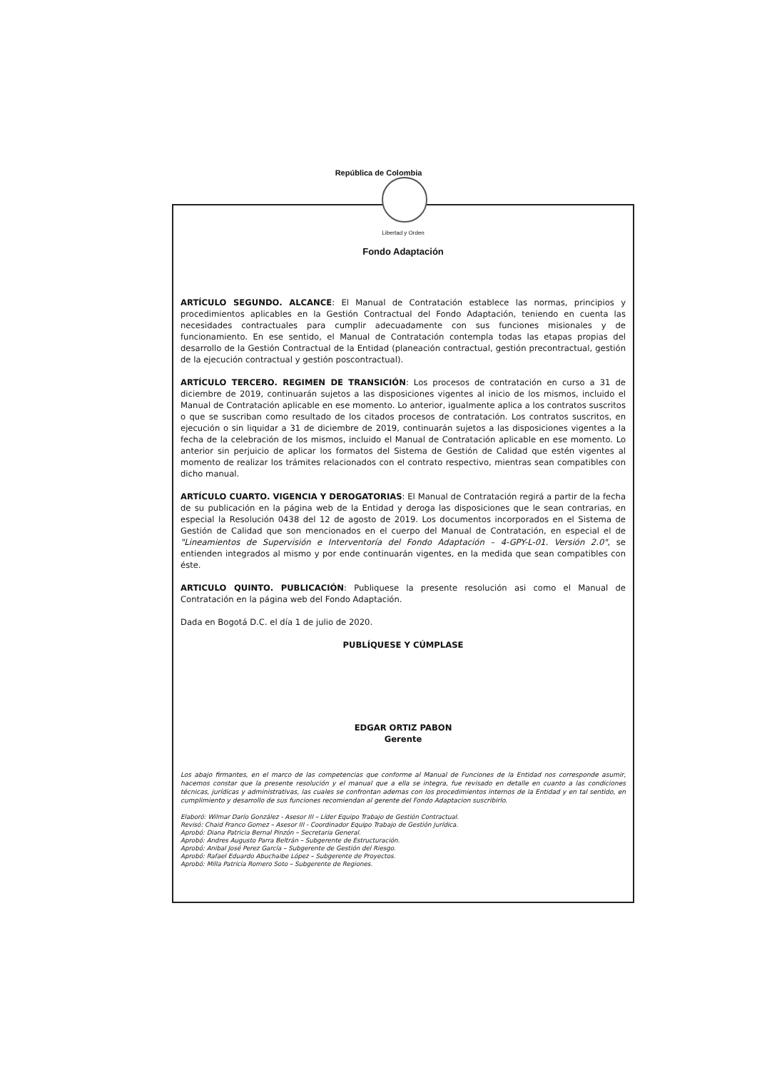República de Colombia
Libertad y Orden
Fondo Adaptación
ARTÍCULO SEGUNDO. ALCANCE: El Manual de Contratación establece las normas, principios y procedimientos aplicables en la Gestión Contractual del Fondo Adaptación, teniendo en cuenta las necesidades contractuales para cumplir adecuadamente con sus funciones misionales y de funcionamiento. En ese sentido, el Manual de Contratación contempla todas las etapas propias del desarrollo de la Gestión Contractual de la Entidad (planeación contractual, gestión precontractual, gestión de la ejecución contractual y gestión poscontractual).
ARTÍCULO TERCERO. REGIMEN DE TRANSICIÓN: Los procesos de contratación en curso a 31 de diciembre de 2019, continuarán sujetos a las disposiciones vigentes al inicio de los mismos, incluido el Manual de Contratación aplicable en ese momento. Lo anterior, igualmente aplica a los contratos suscritos o que se suscriban como resultado de los citados procesos de contratación. Los contratos suscritos, en ejecución o sin liquidar a 31 de diciembre de 2019, continuarán sujetos a las disposiciones vigentes a la fecha de la celebración de los mismos, incluido el Manual de Contratación aplicable en ese momento. Lo anterior sin perjuicio de aplicar los formatos del Sistema de Gestión de Calidad que estén vigentes al momento de realizar los trámites relacionados con el contrato respectivo, mientras sean compatibles con dicho manual.
ARTÍCULO CUARTO. VIGENCIA Y DEROGATORIAS: El Manual de Contratación regirá a partir de la fecha de su publicación en la página web de la Entidad y deroga las disposiciones que le sean contrarias, en especial la Resolución 0438 del 12 de agosto de 2019. Los documentos incorporados en el Sistema de Gestión de Calidad que son mencionados en el cuerpo del Manual de Contratación, en especial el de "Lineamientos de Supervisión e Interventoría del Fondo Adaptación – 4-GPY-L-01. Versión 2.0", se entienden integrados al mismo y por ende continuarán vigentes, en la medida que sean compatibles con éste.
ARTICULO QUINTO. PUBLICACIÓN: Publiquese la presente resolución asi como el Manual de Contratación en la página web del Fondo Adaptación.
Dada en Bogotá D.C. el día 1 de julio de 2020.
PUBLÍQUESE Y CÚMPLASE
EDGAR ORTIZ PABON
Gerente
Los abajo firmantes, en el marco de las competencias que conforme al Manual de Funciones de la Entidad nos corresponde asumir, hacemos constar que la presente resolución y el manual que a ella se integra, fue revisado en detalle en cuanto a las condiciones técnicas, jurídicas y administrativas, las cuales se confrontan ademas con los procedimientos internos de la Entidad y en tal sentido, en cumplimiento y desarrollo de sus funciones recomiendan al gerente del Fondo Adaptacion suscribirlo.
Elaboró: Wilmar Darío González - Asesor III – Líder Equipo Trabajo de Gestión Contractual.
Revisó: Chaid Franco Gomez – Asesor III - Coordinador Equipo Trabajo de Gestión Jurídica.
Aprobó: Diana Patricia Bernal Pinzón – Secretaria General.
Aprobó: Andres Augusto Parra Beltrán – Subgerente de Estructuración.
Aprobó: Anibal José Perez García – Subgerente de Gestión del Riesgo.
Aprobó: Rafael Eduardo Abuchaibe López – Subgerente de Proyectos.
Aprobó: Milla Patricia Romero Soto – Subgerente de Regiones.